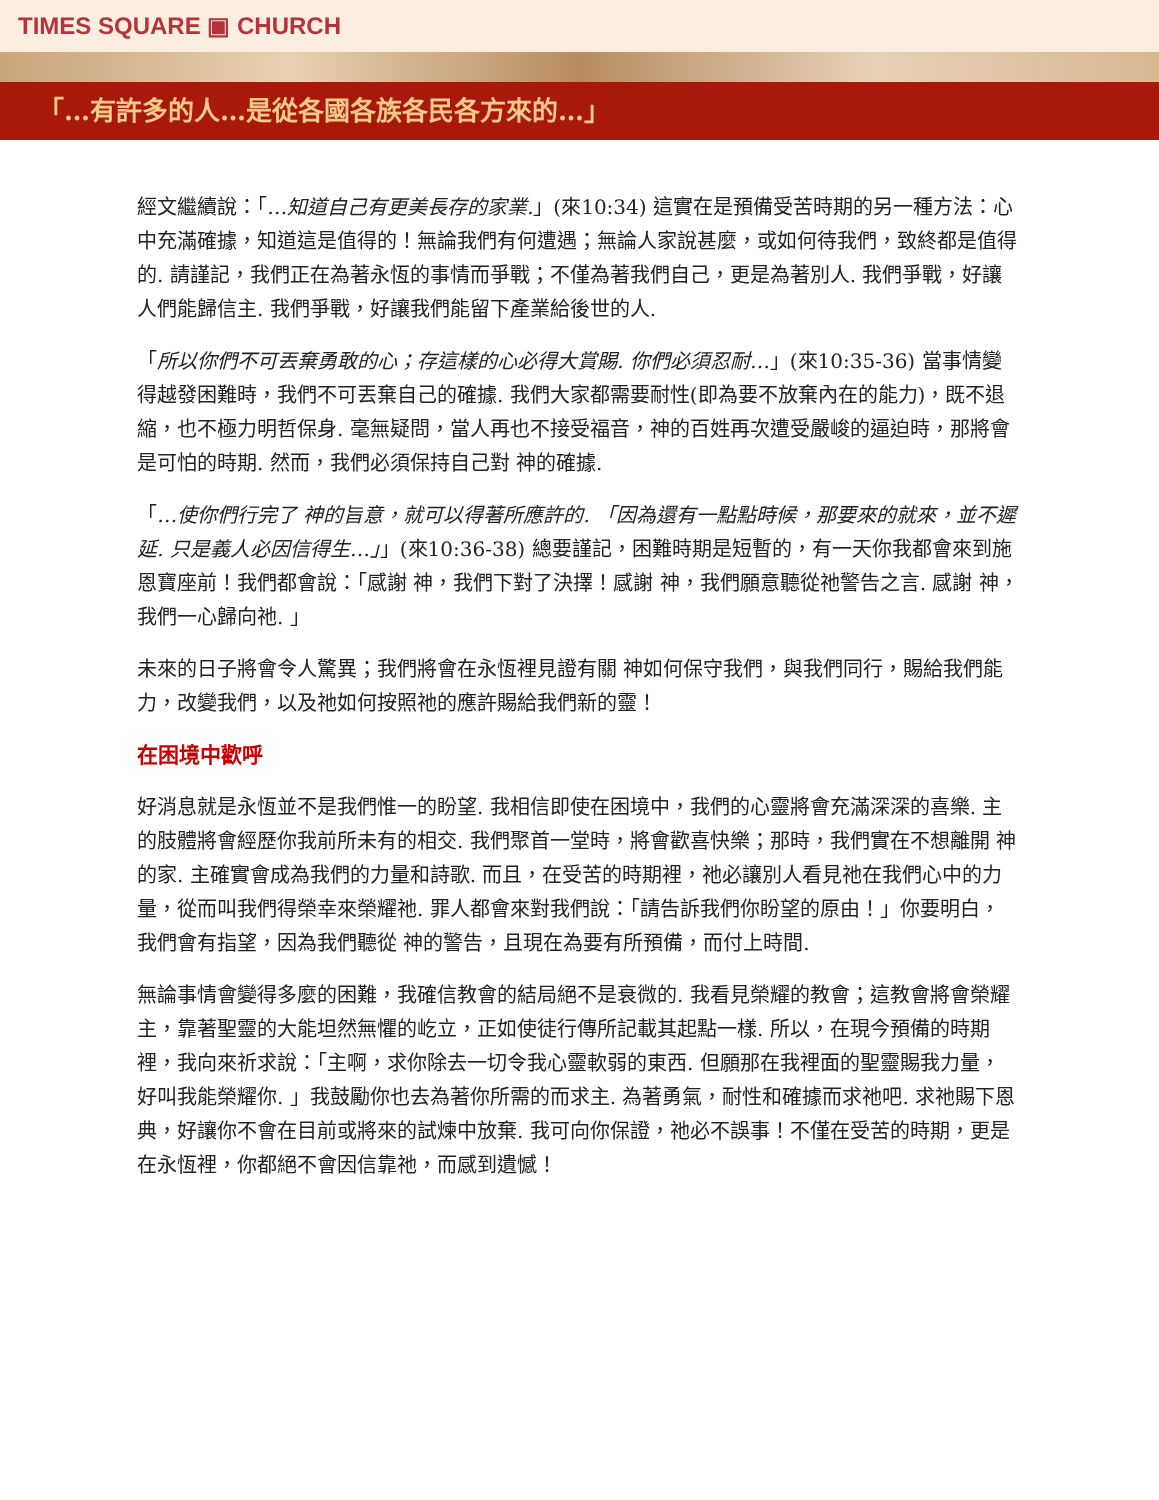TIMES SQUARE ▣ CHURCH
「…有許多的人…是從各國各族各民各方來的…」
經文繼續說：「…知道自己有更美長存的家業.」(來10:34) 這實在是預備受苦時期的另一種方法：心中充滿確據，知道這是值得的！無論我們有何遭遇；無論人家說甚麼，或如何待我們，致終都是值得的. 請謹記，我們正在為著永恆的事情而爭戰；不僅為著我們自己，更是為著別人. 我們爭戰，好讓人們能歸信主. 我們爭戰，好讓我們能留下產業給後世的人.
「所以你們不可丟棄勇敢的心；存這樣的心必得大賞賜. 你們必須忍耐…」(來10:35-36) 當事情變得越發困難時，我們不可丟棄自己的確據. 我們大家都需要耐性(即為要不放棄內在的能力)，既不退縮，也不極力明哲保身. 毫無疑問，當人再也不接受福音，神的百姓再次遭受嚴峻的逼迫時，那將會是可怕的時期. 然而，我們必須保持自己對 神的確據.
「…使你們行完了 神的旨意，就可以得著所應許的. 「因為還有一點點時候，那要來的就來，並不遲延. 只是義人必因信得生…」」(來10:36-38) 總要謹記，困難時期是短暫的，有一天你我都會來到施恩寶座前！我們都會說：「感謝 神，我們下對了決擇！感謝 神，我們願意聽從祂警告之言. 感謝 神，我們一心歸向祂. 」
未來的日子將會令人驚異；我們將會在永恆裡見證有關 神如何保守我們，與我們同行，賜給我們能力，改變我們，以及祂如何按照祂的應許賜給我們新的靈！
在困境中歡呼
好消息就是永恆並不是我們惟一的盼望. 我相信即使在困境中，我們的心靈將會充滿深深的喜樂. 主的肢體將會經歷你我前所未有的相交. 我們聚首一堂時，將會歡喜快樂；那時，我們實在不想離開 神的家. 主確實會成為我們的力量和詩歌. 而且，在受苦的時期裡，祂必讓別人看見祂在我們心中的力量，從而叫我們得榮幸來榮耀祂. 罪人都會來對我們說：「請告訴我們你盼望的原由！」你要明白，我們會有指望，因為我們聽從 神的警告，且現在為要有所預備，而付上時間.
無論事情會變得多麼的困難，我確信教會的結局絕不是衰微的. 我看見榮耀的教會；這教會將會榮耀主，靠著聖靈的大能坦然無懼的屹立，正如使徒行傳所記載其起點一樣. 所以，在現今預備的時期裡，我向來祈求說：「主啊，求你除去一切令我心靈軟弱的東西. 但願那在我裡面的聖靈賜我力量，好叫我能榮耀你. 」我鼓勵你也去為著你所需的而求主. 為著勇氣，耐性和確據而求祂吧. 求祂賜下恩典，好讓你不會在目前或將來的試煉中放棄. 我可向你保證，祂必不誤事！不僅在受苦的時期，更是在永恆裡，你都絕不會因信靠祂，而感到遺憾！